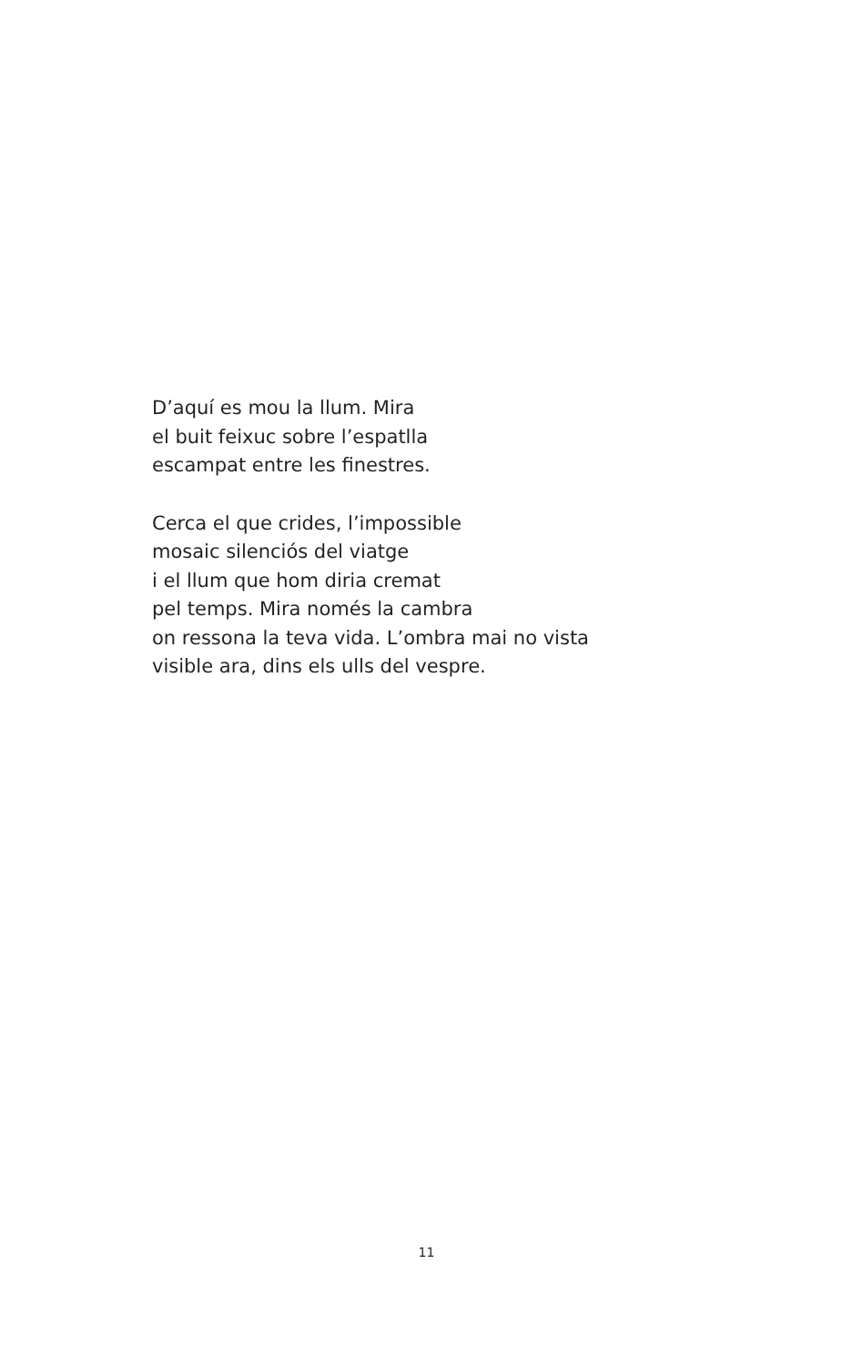D’aquí es mou la llum. Mira
el buit feixuc sobre l’espatlla
escampat entre les finestres.
Cerca el que crides, l’impossible
mosaic silenciós del viatge
i el llum que hom diria cremat
pel temps. Mira només la cambra
on ressona la teva vida. L’ombra mai no vista
visible ara, dins els ulls del vespre.
11